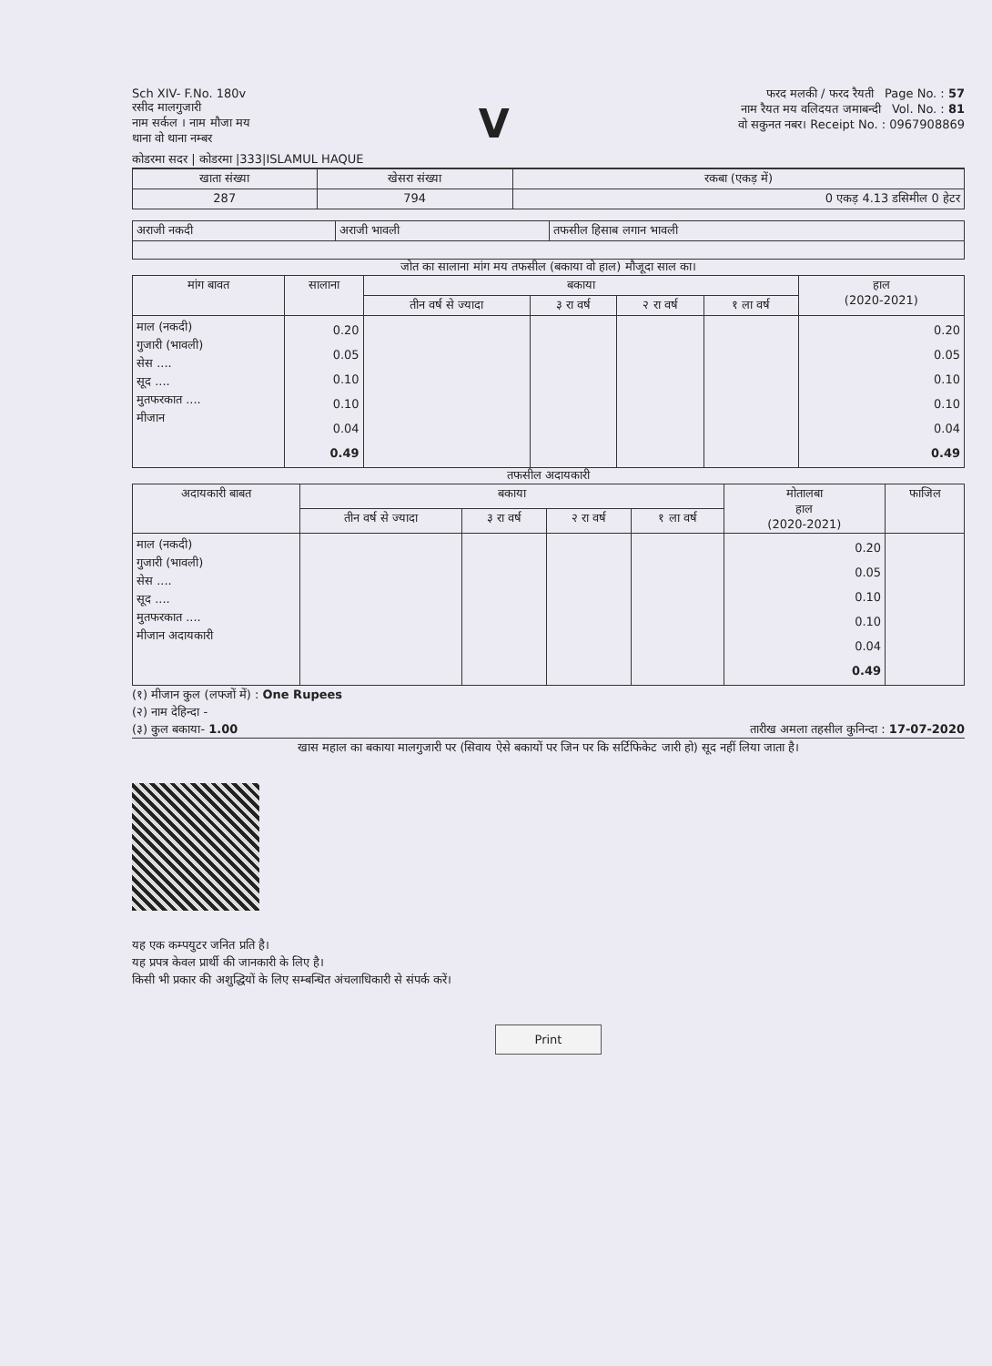Sch XIV- F.No. 180v
रसीद मालगुजारी
नाम सर्कल । नाम मौजा मय
थाना वो थाना नम्बर
V
फरद मलकी / फरद रैयती Page No. : 57
नाम रैयत मय वलिदयत जमाबन्दी Vol. No. : 81
वो सकुनत नबर। Receipt No. : 0967908869
कोडरमा सदर | कोडरमा |333|ISLAMUL HAQUE
| खाता संख्या | खेसरा संख्या | रकबा (एकड़ में) |
| --- | --- | --- |
| 287 | 794 | 0 एकड़ 4.13 डसिमील 0 हेटर |
| अराजी नकदी | अराजी भावली | तफसील हिसाब लगान भावली |
जोत का सालाना मांग मय तफसील (बकाया वो हाल) मौजूदा साल का।
| मांग बावत | सालाना | बकाया | | | | हाल (2020-2021) |
| --- | --- | --- | --- | --- | --- | --- |
| | | तीन वर्ष से ज्यादा | ३ रा वर्ष | २ रा वर्ष | १ ला वर्ष | |
| माल (नकदी) गुजारी (भावली) सेस .... सूद .... मुतफरकात .... मीजान | 0.20 0.05 0.10 0.10 0.04 0.49 | | | | | 0.20 0.05 0.10 0.10 0.04 0.49 |
तफसील अदायकारी
| अदायकारी बाबत | बकाया | | | | मोतालबा हाल (2020-2021) | फाजिल |
| --- | --- | --- | --- | --- | --- | --- |
| | तीन वर्ष से ज्यादा | ३ रा वर्ष | २ रा वर्ष | १ ला वर्ष | | |
| माल (नकदी) गुजारी (भावली) सेस .... सूद .... मुतफरकात .... मीजान अदायकारी | | | | | 0.20 0.05 0.10 0.10 0.04 0.49 | |
(१) मीजान कुल (लफ्जों में) : One Rupees
(२) नाम देहिन्दा -
(३) कुल बकाया- 1.00 तारीख अमला तहसील कुनिन्दा : 17-07-2020
खास महाल का बकाया मालगुजारी पर (सिवाय ऐसे बकायों पर जिन पर कि सर्टिफिकेट जारी हो) सूद नहीं लिया जाता है।
यह एक कम्पयुटर जनित प्रति है।
यह प्रपत्र केवल प्रार्थी की जानकारी के लिए है।
किसी भी प्रकार की अशुद्धियों के लिए सम्बन्धित अंचलाधिकारी से संपर्क करें।
Print